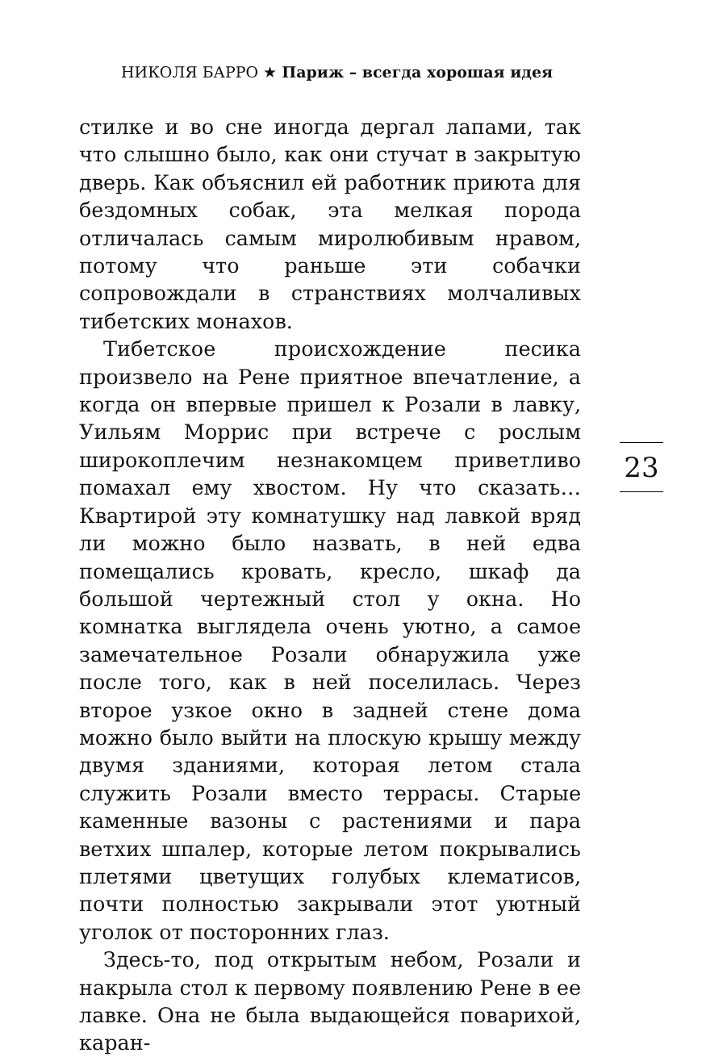НИКОЛЯ БАРРО ★ Париж – всегда хорошая идея
стилке и во сне иногда дергал лапами, так что слышно было, как они стучат в закрытую дверь. Как объяснил ей работник приюта для бездомных собак, эта мелкая порода отличалась самым миролюбивым нравом, потому что раньше эти собачки сопровождали в странствиях молчаливых тибетских монахов.
Тибетское происхождение песика произвело на Рене приятное впечатление, а когда он впервые пришел к Розали в лавку, Уильям Моррис при встрече с рослым широкоплечим незнакомцем приветливо помахал ему хвостом. Ну что сказать… Квартирой эту комнатушку над лавкой вряд ли можно было назвать, в ней едва помещались кровать, кресло, шкаф да большой чертежный стол у окна. Но комнатка выглядела очень уютно, а самое замечательное Розали обнаружила уже после того, как в ней поселилась. Через второе узкое окно в задней стене дома можно было выйти на плоскую крышу между двумя зданиями, которая летом стала служить Розали вместо террасы. Старые каменные вазоны с растениями и пара ветхих шпалер, которые летом покрывались плетями цветущих голубых клематисов, почти полностью закрывали этот уютный уголок от посторонних глаз.
Здесь-то, под открытым небом, Розали и накрыла стол к первому появлению Рене в ее лавке. Она не была выдающейся поварихой, каран-
23